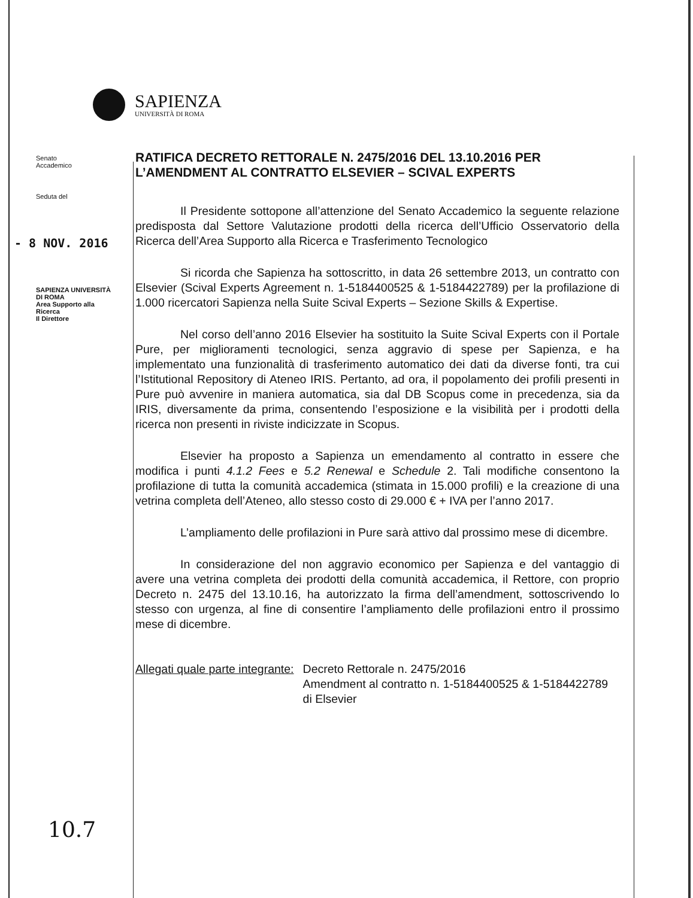SAPIENZA
UNIVERSITÀ DI ROMA
Senato
Accademico
Seduta del
- 8 NOV. 2016
SAPIENZA UNIVERSITÀ DI ROMA
Area Supporto alla Ricerca
Il Direttore
RATIFICA DECRETO RETTORALE N. 2475/2016 DEL 13.10.2016 PER L’AMENDMENT AL CONTRATTO ELSEVIER – SCIVAL EXPERTS
Il Presidente sottopone all’attenzione del Senato Accademico la seguente relazione predisposta dal Settore Valutazione prodotti della ricerca dell’Ufficio Osservatorio della Ricerca dell’Area Supporto alla Ricerca e Trasferimento Tecnologico
Si ricorda che Sapienza ha sottoscritto, in data 26 settembre 2013, un contratto con Elsevier (Scival Experts Agreement n. 1-5184400525 & 1-5184422789) per la profilazione di 1.000 ricercatori Sapienza nella Suite Scival Experts – Sezione Skills & Expertise.
Nel corso dell’anno 2016 Elsevier ha sostituito la Suite Scival Experts con il Portale Pure, per miglioramenti tecnologici, senza aggravio di spese per Sapienza, e ha implementato una funzionalità di trasferimento automatico dei dati da diverse fonti, tra cui l’Istitutional Repository di Ateneo IRIS. Pertanto, ad ora, il popolamento dei profili presenti in Pure può avvenire in maniera automatica, sia dal DB Scopus come in precedenza, sia da IRIS, diversamente da prima, consentendo l’esposizione e la visibilità per i prodotti della ricerca non presenti in riviste indicizzate in Scopus.
Elsevier ha proposto a Sapienza un emendamento al contratto in essere che modifica i punti 4.1.2 Fees e 5.2 Renewal e Schedule 2. Tali modifiche consentono la profilazione di tutta la comunità accademica (stimata in 15.000 profili) e la creazione di una vetrina completa dell’Ateneo, allo stesso costo di 29.000 € + IVA per l’anno 2017.
L’ampliamento delle profilazioni in Pure sarà attivo dal prossimo mese di dicembre.
In considerazione del non aggravio economico per Sapienza e del vantaggio di avere una vetrina completa dei prodotti della comunità accademica, il Rettore, con proprio Decreto n. 2475 del 13.10.16, ha autorizzato la firma dell’amendment, sottoscrivendo lo stesso con urgenza, al fine di consentire l’ampliamento delle profilazioni entro il prossimo mese di dicembre.
Allegati quale parte integrante:
Decreto Rettorale n. 2475/2016
Amendment al contratto n. 1-5184400525 & 1-5184422789 di Elsevier
10.7